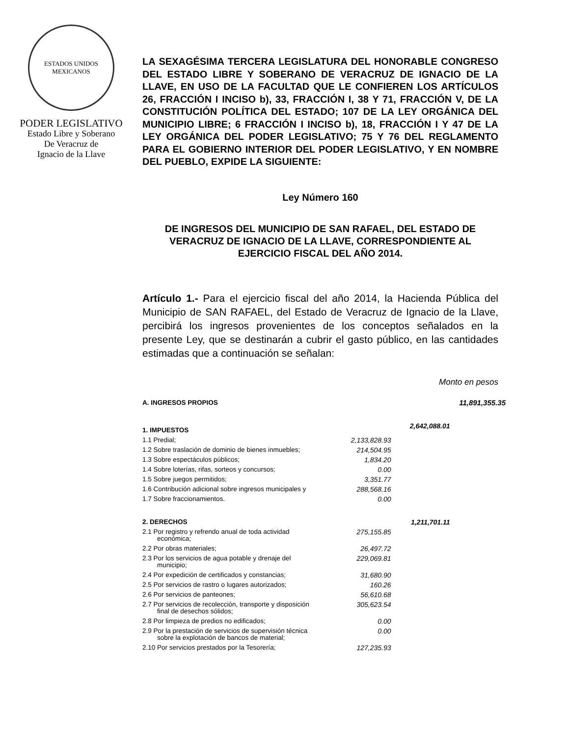ESTADOS UNIDOS MEXICANOS
PODER LEGISLATIVO
Estado Libre y Soberano
De Veracruz de
Ignacio de la Llave
LA SEXAGÉSIMA TERCERA LEGISLATURA DEL HONORABLE CONGRESO DEL ESTADO LIBRE Y SOBERANO DE VERACRUZ DE IGNACIO DE LA LLAVE, EN USO DE LA FACULTAD QUE LE CONFIEREN LOS ARTÍCULOS 26, FRACCIÓN I INCISO b), 33, FRACCIÓN I, 38 Y 71, FRACCIÓN V, DE LA CONSTITUCIÓN POLÍTICA DEL ESTADO; 107 DE LA LEY ORGÁNICA DEL MUNICIPIO LIBRE; 6 FRACCIÓN I INCISO b), 18, FRACCIÓN I Y 47 DE LA LEY ORGÁNICA DEL PODER LEGISLATIVO; 75 Y 76 DEL REGLAMENTO PARA EL GOBIERNO INTERIOR DEL PODER LEGISLATIVO, Y EN NOMBRE DEL PUEBLO, EXPIDE LA SIGUIENTE:
Ley Número 160
DE INGRESOS DEL MUNICIPIO DE SAN RAFAEL, DEL ESTADO DE VERACRUZ DE IGNACIO DE LA LLAVE, CORRESPONDIENTE AL EJERCICIO FISCAL DEL AÑO 2014.
Artículo 1.- Para el ejercicio fiscal del año 2014, la Hacienda Pública del Municipio de SAN RAFAEL, del Estado de Veracruz de Ignacio de la Llave, percibirá los ingresos provenientes de los conceptos señalados en la presente Ley, que se destinarán a cubrir el gasto público, en las cantidades estimadas que a continuación se señalan:
Monto en pesos
| A. INGRESOS PROPIOS | | | 11,891,355.35 |
| 1. IMPUESTOS | | 2,642,088.01 | |
| 1.1 Predial; | 2,133,828.93 | | |
| 1.2 Sobre traslación de dominio de bienes inmuebles; | 214,504.95 | | |
| 1.3 Sobre espectáculos públicos; | 1,834.20 | | |
| 1.4 Sobre loterías, rifas, sorteos y concursos; | 0.00 | | |
| 1.5 Sobre juegos permitidos; | 3,351.77 | | |
| 1.6 Contribución adicional sobre ingresos municipales y | 288,568.16 | | |
| 1.7 Sobre fraccionamientos. | 0.00 | | |
| 2. DERECHOS | | 1,211,701.11 | |
| 2.1 Por registro y refrendo anual de toda actividad económica; | 275,155.85 | | |
| 2.2 Por obras materiales; | 26,497.72 | | |
| 2.3 Por los servicios de agua potable y drenaje del municipio; | 229,069.81 | | |
| 2.4 Por expedición de certificados y constancias; | 31,680.90 | | |
| 2.5 Por servicios de rastro o lugares autorizados; | 160.26 | | |
| 2.6 Por servicios de panteones; | 56,610.68 | | |
| 2.7 Por servicios de recolección, transporte y disposición final de desechos sólidos; | 305,623.54 | | |
| 2.8 Por limpieza de predios no edificados; | 0.00 | | |
| 2.9 Por la prestación de servicios de supervisión técnica sobre la explotación de bancos de material; | 0.00 | | |
| 2.10 Por servicios prestados por la Tesorería; | 127,235.93 | | |